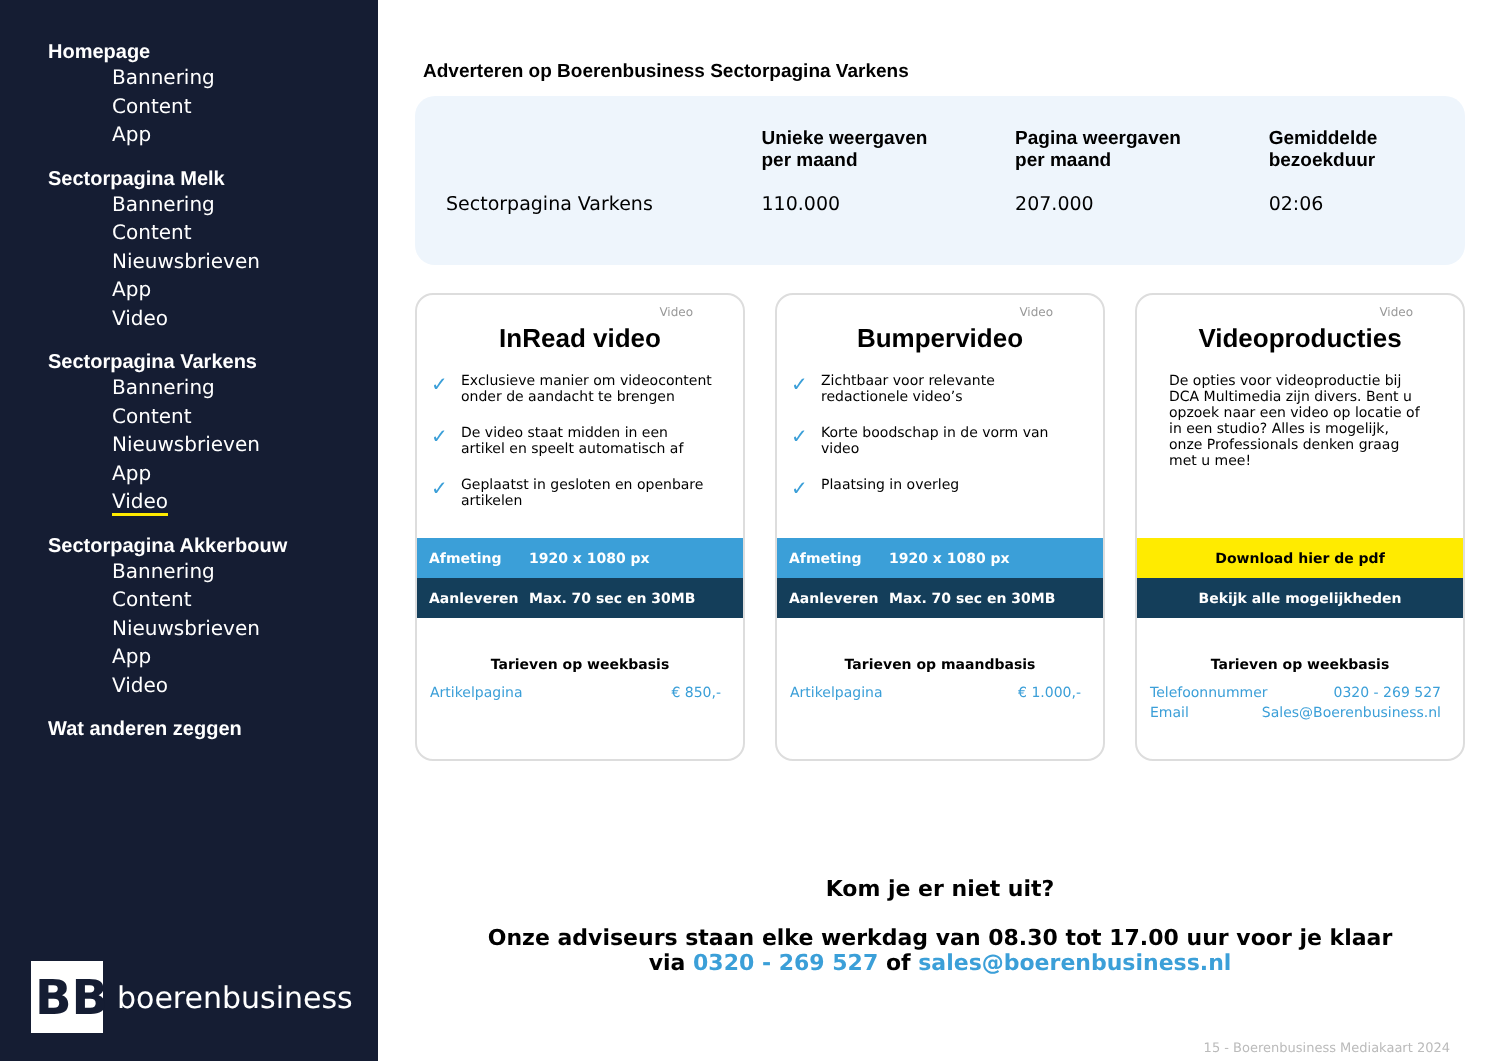Homepage
Bannering
Content
App
Sectorpagina Melk
Bannering
Content
Nieuwsbrieven
App
Video
Sectorpagina Varkens
Bannering
Content
Nieuwsbrieven
App
Video
Sectorpagina Akkerbouw
Bannering
Content
Nieuwsbrieven
App
Video
Wat anderen zeggen
BB
boerenbusiness
Adverteren op Boerenbusiness Sectorpagina Varkens
| | Unieke weergaven per maand | Pagina weergaven per maand | Gemiddelde bezoekduur |
| --- | --- | --- | --- |
| Sectorpagina Varkens | 110.000 | 207.000 | 02:06 |
Video
InRead video
Exclusieve manier om videocontent onder de aandacht te brengen
De video staat midden in een artikel en speelt automatisch af
Geplaatst in gesloten en openbare artikelen
Afmeting 1920 x 1080 px
Aanleveren Max. 70 sec en 30MB
Tarieven op weekbasis
Artikelpagina € 850,-
Video
Bumpervideo
Zichtbaar voor relevante redactionele video’s
Korte boodschap in de vorm van video
Plaatsing in overleg
Afmeting 1920 x 1080 px
Aanleveren Max. 70 sec en 30MB
Tarieven op maandbasis
Artikelpagina € 1.000,-
Video
Videoproducties
De opties voor videoproductie bij DCA Multimedia zijn divers. Bent u opzoek naar een video op locatie of in een studio? Alles is mogelijk, onze Professionals denken graag met u mee!
Download hier de pdf
Bekijk alle mogelijkheden
Tarieven op weekbasis
Telefoonnummer 0320 - 269 527
Email Sales@Boerenbusiness.nl
Kom je er niet uit?
Onze adviseurs staan elke werkdag van 08.30 tot 17.00 uur voor je klaar
via 0320 - 269 527 of sales@boerenbusiness.nl
15 - Boerenbusiness Mediakaart 2024